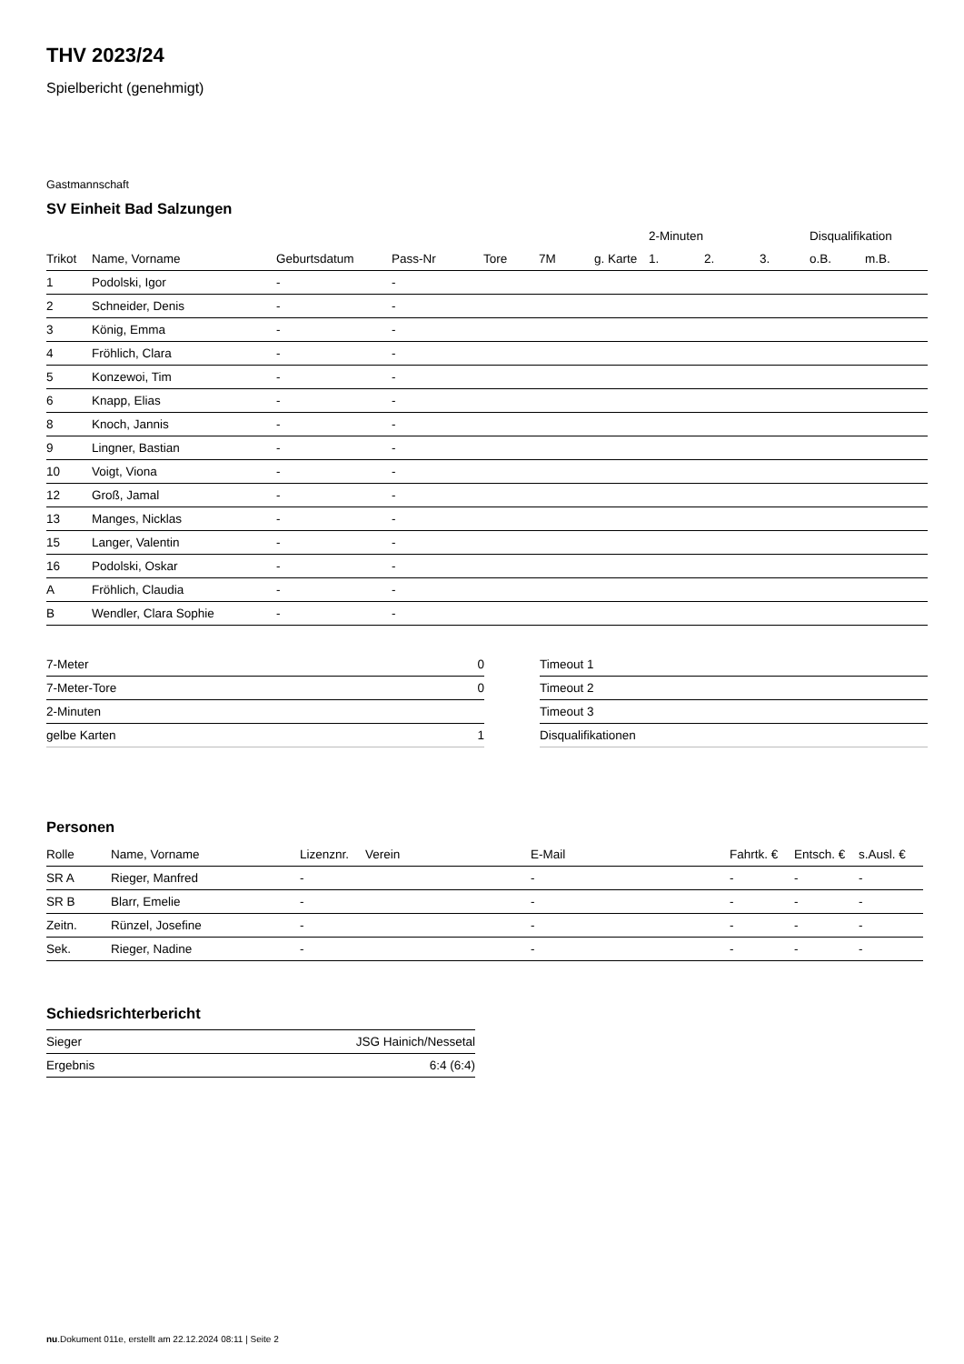THV 2023/24
Spielbericht (genehmigt)
Gastmannschaft
SV Einheit Bad Salzungen
| | | | | | | | 2-Minuten | | | Disqualifikation | |
| --- | --- | --- | --- | --- | --- | --- | --- | --- | --- | --- | --- |
| Trikot | Name, Vorname | Geburtsdatum | Pass-Nr | Tore | 7M | g. Karte | 1. | 2. | 3. | o.B. | m.B. |
| 1 | Podolski, Igor | - | - | | | | | | | | |
| 2 | Schneider, Denis | - | - | | | | | | | | |
| 3 | König, Emma | - | - | | | | | | | | |
| 4 | Fröhlich, Clara | - | - | | | | | | | | |
| 5 | Konzewoi, Tim | - | - | | | | | | | | |
| 6 | Knapp, Elias | - | - | | | | | | | | |
| 8 | Knoch, Jannis | - | - | | | | | | | | |
| 9 | Lingner, Bastian | - | - | | | | | | | | |
| 10 | Voigt, Viona | - | - | | | | | | | | |
| 12 | Groß, Jamal | - | - | | | | | | | | |
| 13 | Manges, Nicklas | - | - | | | | | | | | |
| 15 | Langer, Valentin | - | - | | | | | | | | |
| 16 | Podolski, Oskar | - | - | | | | | | | | |
| A | Fröhlich, Claudia | - | - | | | | | | | | |
| B | Wendler, Clara Sophie | - | - | | | | | | | | |
| 7-Meter | 0 |
| 7-Meter-Tore | 0 |
| 2-Minuten | |
| gelbe Karten | 1 |
| Timeout 1 |
| Timeout 2 |
| Timeout 3 |
| Disqualifikationen |
Personen
| Rolle | Name, Vorname | Lizenznr. | Verein | E-Mail | Fahrtk. € | Entsch. € | s.Ausl. € |
| --- | --- | --- | --- | --- | --- | --- | --- |
| SR A | Rieger, Manfred | - | | - | - | - | - |
| SR B | Blarr, Emelie | - | | - | - | - | - |
| Zeitn. | Rünzel, Josefine | - | | - | - | - | - |
| Sek. | Rieger, Nadine | - | | - | - | - | - |
Schiedsrichterbericht
| Sieger | JSG Hainich/Nessetal |
| Ergebnis | 6:4 (6:4) |
nu.Dokument 011e, erstellt am 22.12.2024 08:11 | Seite 2